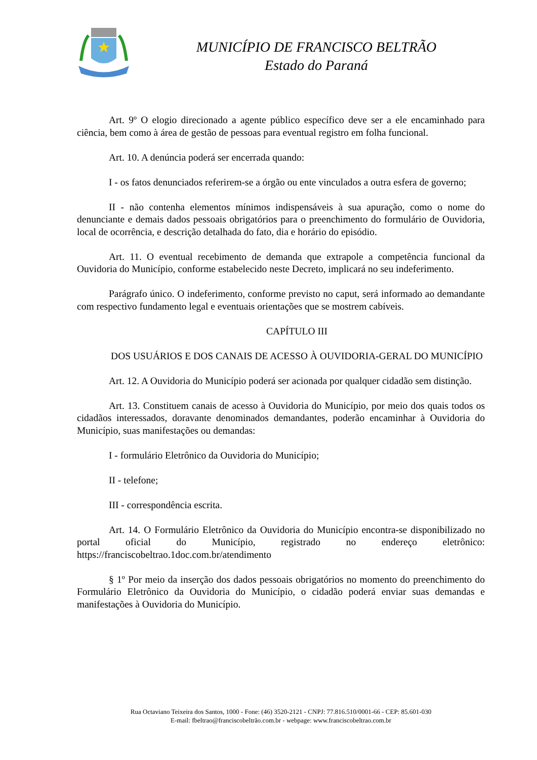MUNICÍPIO DE FRANCISCO BELTRÃO
Estado do Paraná
Art. 9º O elogio direcionado a agente público específico deve ser a ele encaminhado para ciência, bem como à área de gestão de pessoas para eventual registro em folha funcional.
Art. 10. A denúncia poderá ser encerrada quando:
I - os fatos denunciados referirem-se a órgão ou ente vinculados a outra esfera de governo;
II - não contenha elementos mínimos indispensáveis à sua apuração, como o nome do denunciante e demais dados pessoais obrigatórios para o preenchimento do formulário de Ouvidoria, local de ocorrência, e descrição detalhada do fato, dia e horário do episódio.
Art. 11. O eventual recebimento de demanda que extrapole a competência funcional da Ouvidoria do Município, conforme estabelecido neste Decreto, implicará no seu indeferimento.
Parágrafo único. O indeferimento, conforme previsto no caput, será informado ao demandante com respectivo fundamento legal e eventuais orientações que se mostrem cabíveis.
CAPÍTULO III
DOS USUÁRIOS E DOS CANAIS DE ACESSO À OUVIDORIA-GERAL DO MUNICÍPIO
Art. 12. A Ouvidoria do Município poderá ser acionada por qualquer cidadão sem distinção.
Art. 13. Constituem canais de acesso à Ouvidoria do Município, por meio dos quais todos os cidadãos interessados, doravante denominados demandantes, poderão encaminhar à Ouvidoria do Município, suas manifestações ou demandas:
I - formulário Eletrônico da Ouvidoria do Município;
II - telefone;
III - correspondência escrita.
Art. 14. O Formulário Eletrônico da Ouvidoria do Município encontra-se disponibilizado no portal oficial do Município, registrado no endereço eletrônico: https://franciscobeltrao.1doc.com.br/atendimento
§ 1º Por meio da inserção dos dados pessoais obrigatórios no momento do preenchimento do Formulário Eletrônico da Ouvidoria do Município, o cidadão poderá enviar suas demandas e manifestações à Ouvidoria do Município.
Rua Octaviano Teixeira dos Santos, 1000 - Fone: (46) 3520-2121 - CNPJ: 77.816.510/0001-66 - CEP: 85.601-030
E-mail: fbeltrao@franciscobeltrão.com.br - webpage: www.franciscobeltrao.com.br